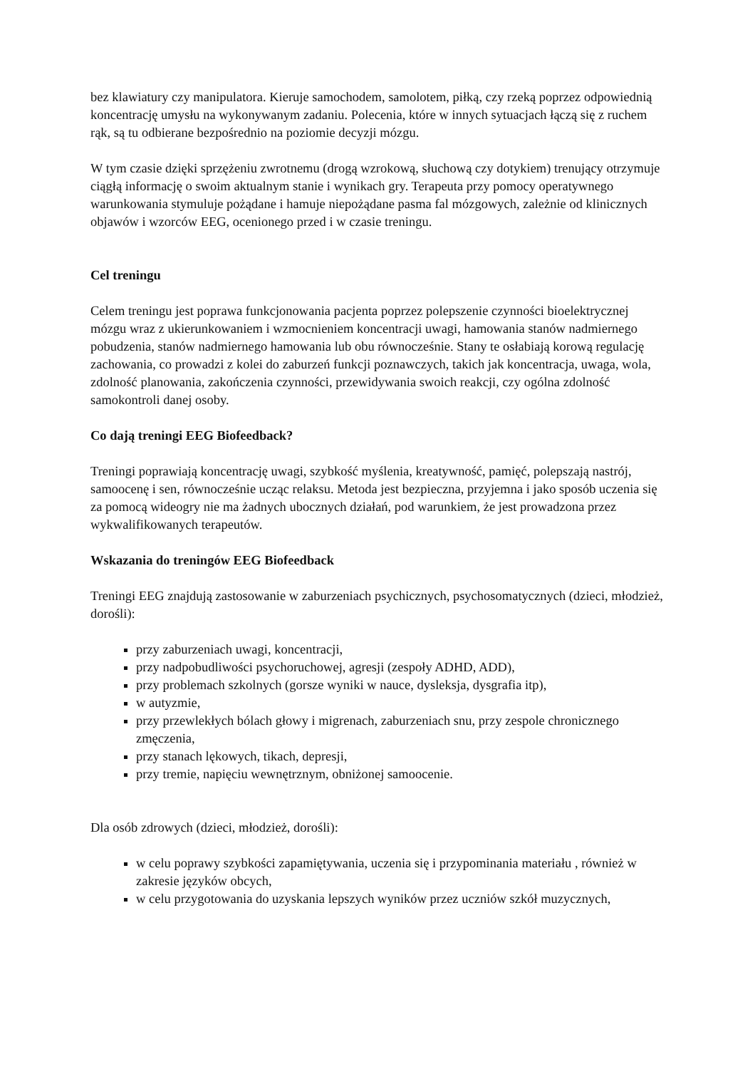bez klawiatury czy manipulatora. Kieruje samochodem, samolotem, piłką, czy rzeką poprzez odpowiednią koncentrację umysłu na wykonywanym zadaniu. Polecenia, które w innych sytuacjach łączą się z ruchem rąk, są tu odbierane bezpośrednio na poziomie decyzji mózgu.
W tym czasie dzięki sprzężeniu zwrotnemu (drogą wzrokową, słuchową czy dotykiem) trenujący otrzymuje ciągłą informację o swoim aktualnym stanie i wynikach gry. Terapeuta przy pomocy operatywnego warunkowania stymuluje pożądane i hamuje niepożądane pasma fal mózgowych, zależnie od klinicznych objawów i wzorców EEG, ocenionego przed i w czasie treningu.
Cel treningu
Celem treningu jest poprawa funkcjonowania pacjenta poprzez polepszenie czynności bioelektrycznej mózgu wraz z ukierunkowaniem i wzmocnieniem koncentracji uwagi, hamowania stanów nadmiernego pobudzenia, stanów nadmiernego hamowania lub obu równocześnie. Stany te osłabiają korową regulację zachowania, co prowadzi z kolei do zaburzeń funkcji poznawczych, takich jak koncentracja, uwaga, wola, zdolność planowania, zakończenia czynności, przewidywania swoich reakcji, czy ogólna zdolność samokontroli danej osoby.
Co dają treningi EEG Biofeedback?
Treningi poprawiają koncentrację uwagi, szybkość myślenia, kreatywność, pamięć, polepszają nastrój, samoocenę i sen, równocześnie ucząc relaksu. Metoda jest bezpieczna, przyjemna i jako sposób uczenia się za pomocą wideogry nie ma żadnych ubocznych działań, pod warunkiem, że jest prowadzona przez wykwalifikowanych terapeutów.
Wskazania do treningów EEG Biofeedback
Treningi EEG znajdują zastosowanie w zaburzeniach psychicznych, psychosomatycznych (dzieci, młodzież, dorośli):
przy zaburzeniach uwagi, koncentracji,
przy nadpobudliwości psychoruchowej, agresji (zespoły ADHD, ADD),
przy problemach szkolnych (gorsze wyniki w nauce, dysleksja, dysgrafia itp),
w autyzmie,
przy przewlekłych bólach głowy i migrenach, zaburzeniach snu, przy zespole chronicznego zmęczenia,
przy stanach lękowych, tikach, depresji,
przy tremie, napięciu wewnętrznym, obniżonej samoocenie.
Dla osób zdrowych (dzieci, młodzież, dorośli):
w celu poprawy szybkości zapamiętywania, uczenia się i przypominania materiału , również w zakresie języków obcych,
w celu przygotowania do uzyskania lepszych wyników przez uczniów szkół muzycznych,